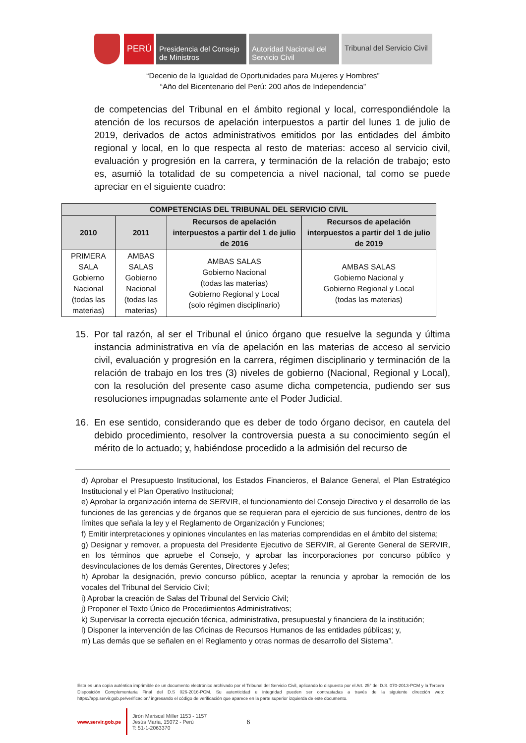PERÚ
Presidencia del Consejo de Ministros
Autoridad Nacional del Servicio Civil
Tribunal del Servicio Civil
“Decenio de la Igualdad de Oportunidades para Mujeres y Hombres”
“Año del Bicentenario del Perú: 200 años de Independencia”
de competencias del Tribunal en el ámbito regional y local, correspondiéndole la atención de los recursos de apelación interpuestos a partir del lunes 1 de julio de 2019, derivados de actos administrativos emitidos por las entidades del ámbito regional y local, en lo que respecta al resto de materias: acceso al servicio civil, evaluación y progresión en la carrera, y terminación de la relación de trabajo; esto es, asumió la totalidad de su competencia a nivel nacional, tal como se puede apreciar en el siguiente cuadro:
| COMPETENCIAS DEL TRIBUNAL DEL SERVICIO CIVIL | | | |
| --- | --- | --- | --- |
| 2010 | 2011 | Recursos de apelación interpuestos a partir del 1 de julio de 2016 | Recursos de apelación interpuestos a partir del 1 de julio de 2019 |
| PRIMERA SALA Gobierno Nacional (todas las materias) | AMBAS SALAS Gobierno Nacional (todas las materias) | AMBAS SALAS Gobierno Nacional (todas las materias) Gobierno Regional y Local (solo régimen disciplinario) | AMBAS SALAS Gobierno Nacional y Gobierno Regional y Local (todas las materias) |
15. Por tal razón, al ser el Tribunal el único órgano que resuelve la segunda y última instancia administrativa en vía de apelación en las materias de acceso al servicio civil, evaluación y progresión en la carrera, régimen disciplinario y terminación de la relación de trabajo en los tres (3) niveles de gobierno (Nacional, Regional y Local), con la resolución del presente caso asume dicha competencia, pudiendo ser sus resoluciones impugnadas solamente ante el Poder Judicial.
16. En ese sentido, considerando que es deber de todo órgano decisor, en cautela del debido procedimiento, resolver la controversia puesta a su conocimiento según el mérito de lo actuado; y, habiéndose procedido a la admisión del recurso de
d) Aprobar el Presupuesto Institucional, los Estados Financieros, el Balance General, el Plan Estratégico Institucional y el Plan Operativo Institucional;
e) Aprobar la organización interna de SERVIR, el funcionamiento del Consejo Directivo y el desarrollo de las funciones de las gerencias y de órganos que se requieran para el ejercicio de sus funciones, dentro de los límites que señala la ley y el Reglamento de Organización y Funciones;
f) Emitir interpretaciones y opiniones vinculantes en las materias comprendidas en el ámbito del sistema;
g) Designar y remover, a propuesta del Presidente Ejecutivo de SERVIR, al Gerente General de SERVIR, en los términos que apruebe el Consejo, y aprobar las incorporaciones por concurso público y desvinculaciones de los demás Gerentes, Directores y Jefes;
h) Aprobar la designación, previo concurso público, aceptar la renuncia y aprobar la remoción de los vocales del Tribunal del Servicio Civil;
i) Aprobar la creación de Salas del Tribunal del Servicio Civil;
j) Proponer el Texto Único de Procedimientos Administrativos;
k) Supervisar la correcta ejecución técnica, administrativa, presupuestal y financiera de la institución;
l) Disponer la intervención de las Oficinas de Recursos Humanos de las entidades públicas; y,
m) Las demás que se señalen en el Reglamento y otras normas de desarrollo del Sistema”.
Esta es una copia auténtica imprimible de un documento electrónico archivado por el Tribunal del Servicio Civil, aplicando lo dispuesto por el Art. 25° del D.S. 070-2013-PCM y la Tercera Disposición Complementaria Final del D.S 026-2016-PCM. Su autenticidad e integridad pueden ser contrastadas a través de la siguiente dirección web: https://app.servir.gob.pe/verificacion/ ingresando el código de verificación que aparece en la parte superior izquierda de este documento.
www.servir.gob.pe Jirón Mariscal Miller 1153 - 1157
Jesús María, 15072 - Perú
T: 51-1-2063370 6